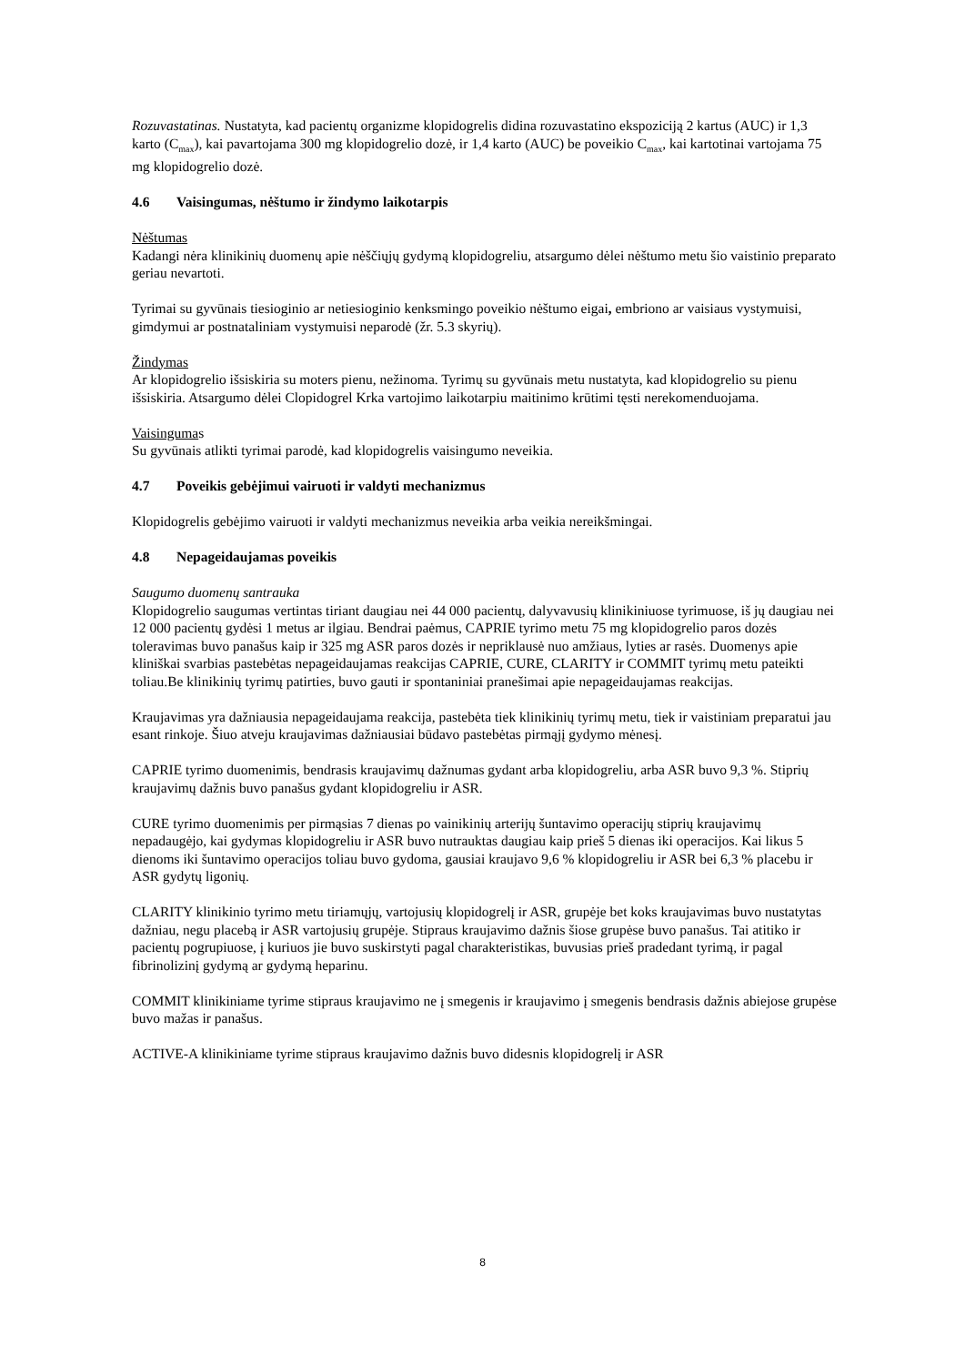Rozuvastatinas. Nustatyta, kad pacientų organizme klopidogrelis didina rozuvastatino ekspoziciją 2 kartus (AUC) ir 1,3 karto (C<sub>max</sub>), kai pavartojama 300 mg klopidogrelio dozė, ir 1,4 karto (AUC) be poveikio C<sub>max</sub>, kai kartotinai vartojama 75 mg klopidogrelio dozė.
4.6 Vaisingumas, nėštumo ir žindymo laikotarpis
Nėštumas
Kadangi nėra klinikinių duomenų apie nėščiųjų gydymą klopidogreliu, atsargumo dėlei nėštumo metu šio vaistinio preparato geriau nevartoti.
Tyrimai su gyvūnais tiesioginio ar netiesioginio kenksmingo poveikio nėštumo eigai, embriono ar vaisiaus vystymuisi, gimdymui ar postnataliniam vystymuisi neparodė (žr. 5.3 skyrių).
Žindymas
Ar klopidogrelio išsiskiria su moters pienu, nežinoma. Tyrimų su gyvūnais metu nustatyta, kad klopidogrelio su pienu išsiskiria. Atsargumo dėlei Clopidogrel Krka vartojimo laikotarpiu maitinimo krūtimi tęsti nerekomenduojama.
Vaisingumas
Su gyvūnais atlikti tyrimai parodė, kad klopidogrelis vaisingumo neveikia.
4.7 Poveikis gebėjimui vairuoti ir valdyti mechanizmus
Klopidogrelis gebėjimo vairuoti ir valdyti mechanizmus neveikia arba veikia nereikšmingai.
4.8 Nepageidaujamas poveikis
Saugumo duomenų santrauka
Klopidogrelio saugumas vertintas tiriant daugiau nei 44 000 pacientų, dalyvavusių klinikiniuose tyrimuose, iš jų daugiau nei 12 000 pacientų gydėsi 1 metus ar ilgiau. Bendrai paėmus, CAPRIE tyrimo metu 75 mg klopidogrelio paros dozės toleravimas buvo panašus kaip ir 325 mg ASR paros dozės ir nepriklausė nuo amžiaus, lyties ar rasės. Duomenys apie kliniškai svarbias pastebėtas nepageidaujamas reakcijas CAPRIE, CURE, CLARITY ir COMMIT tyrimų metu pateikti toliau.Be klinikinių tyrimų patirties, buvo gauti ir spontaniniai pranešimai apie nepageidaujamas reakcijas.
Kraujavimas yra dažniausia nepageidaujama reakcija, pastebėta tiek klinikinių tyrimų metu, tiek ir vaistiniam preparatui jau esant rinkoje. Šiuo atveju kraujavimas dažniausiai būdavo pastebėtas pirmąjį gydymo mėnesį.
CAPRIE tyrimo duomenimis, bendrasis kraujavimų dažnumas gydant arba klopidogreliu, arba ASR buvo 9,3 %. Stiprių kraujavimų dažnis buvo panašus gydant klopidogreliu ir ASR.
CURE tyrimo duomenimis per pirmąsias 7 dienas po vainikinių arterijų šuntavimo operacijų stiprių kraujavimų nepadaugėjo, kai gydymas klopidogreliu ir ASR buvo nutrauktas daugiau kaip prieš 5 dienas iki operacijos. Kai likus 5 dienoms iki šuntavimo operacijos toliau buvo gydoma, gausiai kraujavo 9,6 % klopidogreliu ir ASR bei 6,3 % placebu ir ASR gydytų ligonių.
CLARITY klinikinio tyrimo metu tiriamųjų, vartojusių klopidogrelį ir ASR, grupėje bet koks kraujavimas buvo nustatytas dažniau, negu placebą ir ASR vartojusių grupėje. Stipraus kraujavimo dažnis šiose grupėse buvo panašus. Tai atitiko ir pacientų pogrupiuose, į kuriuos jie buvo suskirstyti pagal charakteristikas, buvusias prieš pradedant tyrimą, ir pagal fibrinolizinį gydymą ar gydymą heparinu.
COMMIT klinikiniame tyrime stipraus kraujavimo ne į smegenis ir kraujavimo į smegenis bendrasis dažnis abiejose grupėse buvo mažas ir panašus.
ACTIVE-A klinikiniame tyrime stipraus kraujavimo dažnis buvo didesnis klopidogrelį ir ASR
8